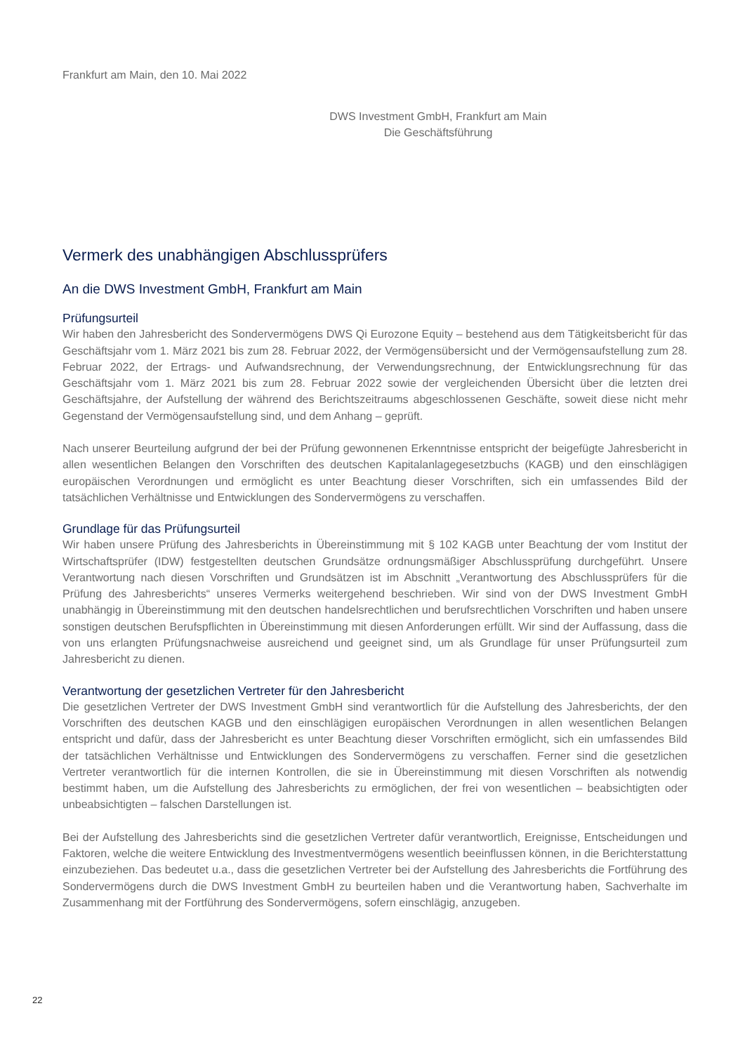Frankfurt am Main, den 10. Mai 2022
DWS Investment GmbH, Frankfurt am Main
Die Geschäftsführung
Vermerk des unabhängigen Abschlussprüfers
An die DWS Investment GmbH, Frankfurt am Main
Prüfungsurteil
Wir haben den Jahresbericht des Sondervermögens DWS Qi Eurozone Equity – bestehend aus dem Tätigkeitsbericht für das Geschäftsjahr vom 1. März 2021 bis zum 28. Februar 2022, der Vermögensübersicht und der Vermögensaufstellung zum 28. Februar 2022, der Ertrags- und Aufwandsrechnung, der Verwendungsrechnung, der Entwicklungsrechnung für das Geschäftsjahr vom 1. März 2021 bis zum 28. Februar 2022 sowie der vergleichenden Übersicht über die letzten drei Geschäftsjahre, der Aufstellung der während des Berichtszeitraums abgeschlossenen Geschäfte, soweit diese nicht mehr Gegenstand der Vermögensaufstellung sind, und dem Anhang – geprüft.
Nach unserer Beurteilung aufgrund der bei der Prüfung gewonnenen Erkenntnisse entspricht der beigefügte Jahresbericht in allen wesentlichen Belangen den Vorschriften des deutschen Kapitalanlagegesetzbuchs (KAGB) und den einschlägigen europäischen Verordnungen und ermöglicht es unter Beachtung dieser Vorschriften, sich ein umfassendes Bild der tatsächlichen Verhältnisse und Entwicklungen des Sondervermögens zu verschaffen.
Grundlage für das Prüfungsurteil
Wir haben unsere Prüfung des Jahresberichts in Übereinstimmung mit § 102 KAGB unter Beachtung der vom Institut der Wirtschaftsprüfer (IDW) festgestellten deutschen Grundsätze ordnungsmäßiger Abschlussprüfung durchgeführt. Unsere Verantwortung nach diesen Vorschriften und Grundsätzen ist im Abschnitt „Verantwortung des Abschlussprüfers für die Prüfung des Jahresberichts“ unseres Vermerks weitergehend beschrieben. Wir sind von der DWS Investment GmbH unabhängig in Übereinstimmung mit den deutschen handelsrechtlichen und berufsrechtlichen Vorschriften und haben unsere sonstigen deutschen Berufspflichten in Übereinstimmung mit diesen Anforderungen erfüllt. Wir sind der Auffassung, dass die von uns erlangten Prüfungsnachweise ausreichend und geeignet sind, um als Grundlage für unser Prüfungsurteil zum Jahresbericht zu dienen.
Verantwortung der gesetzlichen Vertreter für den Jahresbericht
Die gesetzlichen Vertreter der DWS Investment GmbH sind verantwortlich für die Aufstellung des Jahresberichts, der den Vorschriften des deutschen KAGB und den einschlägigen europäischen Verordnungen in allen wesentlichen Belangen entspricht und dafür, dass der Jahresbericht es unter Beachtung dieser Vorschriften ermöglicht, sich ein umfassendes Bild der tatsächlichen Verhältnisse und Entwicklungen des Sondervermögens zu verschaffen. Ferner sind die gesetzlichen Vertreter verantwortlich für die internen Kontrollen, die sie in Übereinstimmung mit diesen Vorschriften als notwendig bestimmt haben, um die Aufstellung des Jahresberichts zu ermöglichen, der frei von wesentlichen – beabsichtigten oder unbeabsichtigten – falschen Darstellungen ist.
Bei der Aufstellung des Jahresberichts sind die gesetzlichen Vertreter dafür verantwortlich, Ereignisse, Entscheidungen und Faktoren, welche die weitere Entwicklung des Investmentvermögens wesentlich beeinflussen können, in die Berichterstattung einzubeziehen. Das bedeutet u.a., dass die gesetzlichen Vertreter bei der Aufstellung des Jahresberichts die Fortführung des Sondervermögens durch die DWS Investment GmbH zu beurteilen haben und die Verantwortung haben, Sachverhalte im Zusammenhang mit der Fortführung des Sondervermögens, sofern einschlägig, anzugeben.
22